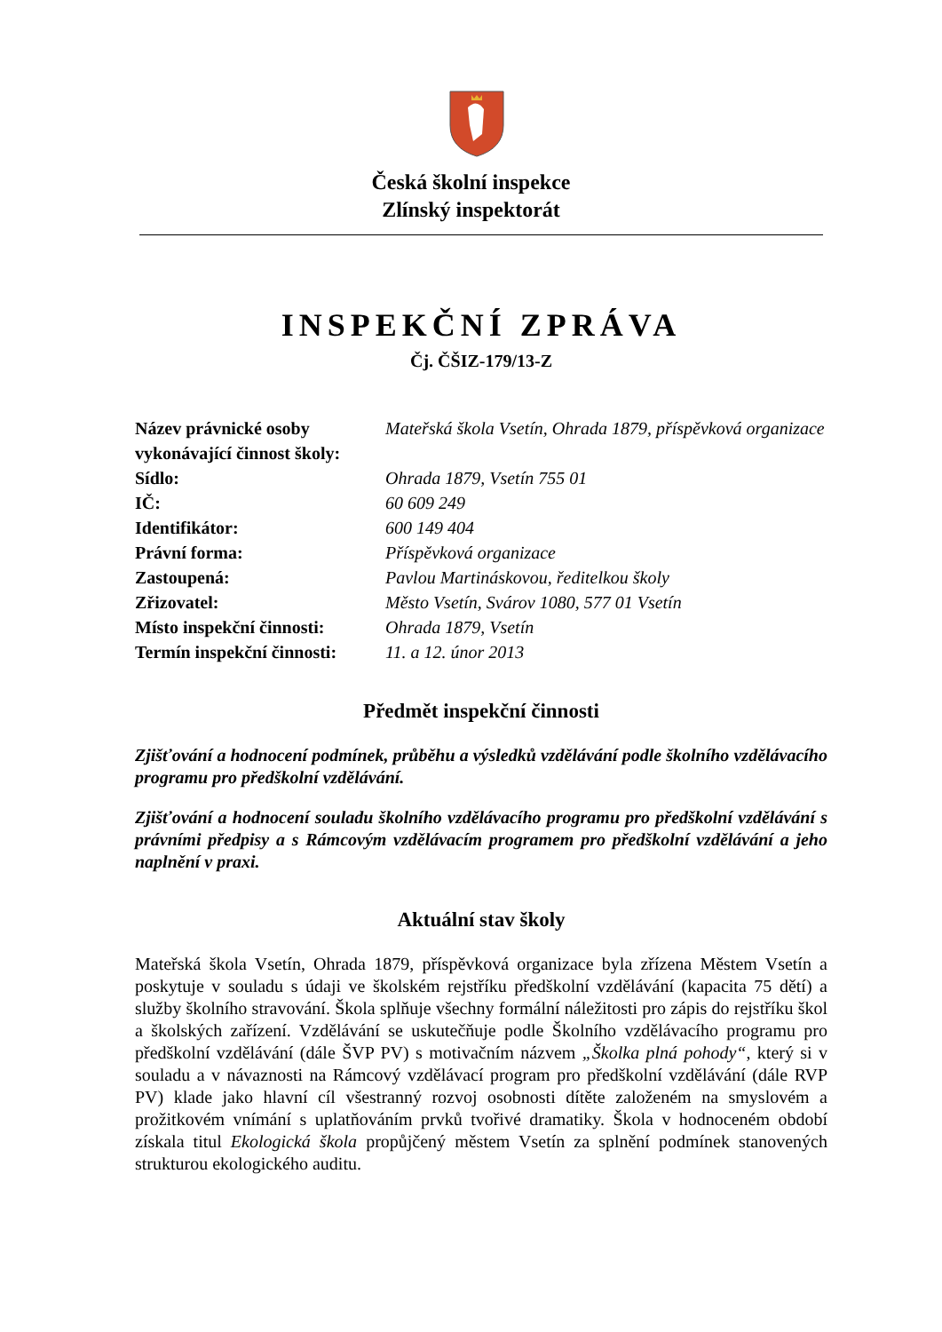Česká školní inspekce
Zlínský inspektorát
INSPEKČNÍ ZPRÁVA
Čj. ČŠIZ-179/13-Z
| Název právnické osoby vykonávající činnost školy: | Mateřská škola Vsetín, Ohrada 1879, příspěvková organizace |
| Sídlo: | Ohrada 1879, Vsetín 755 01 |
| IČ: | 60 609 249 |
| Identifikátor: | 600 149 404 |
| Právní forma: | Příspěvková organizace |
| Zastoupená: | Pavlou Martináskovou, ředitelkou školy |
| Zřizovatel: | Město Vsetín, Svárov 1080, 577 01 Vsetín |
| Místo inspekční činnosti: | Ohrada 1879, Vsetín |
| Termín inspekční činnosti: | 11. a 12. únor 2013 |
Předmět inspekční činnosti
Zjišťování a hodnocení podmínek, průběhu a výsledků vzdělávání podle školního vzdělávacího programu pro předškolní vzdělávání.
Zjišťování a hodnocení souladu školního vzdělávacího programu pro předškolní vzdělávání s právními předpisy a s Rámcovým vzdělávacím programem pro předškolní vzdělávání a jeho naplnění v praxi.
Aktuální stav školy
Mateřská škola Vsetín, Ohrada 1879, příspěvková organizace byla zřízena Městem Vsetín a poskytuje v souladu s údaji ve školském rejstříku předškolní vzdělávání (kapacita 75 dětí) a služby školního stravování. Škola splňuje všechny formální náležitosti pro zápis do rejstříku škol a školských zařízení. Vzdělávání se uskutečňuje podle Školního vzdělávacího programu pro předškolní vzdělávání (dále ŠVP PV) s motivačním názvem „Školka plná pohody“, který si v souladu a v návaznosti na Rámcový vzdělávací program pro předškolní vzdělávání (dále RVP PV) klade jako hlavní cíl všestranný rozvoj osobnosti dítěte založeném na smyslovém a prožitkovém vnímání s uplatňováním prvků tvořivé dramatiky. Škola v hodnoceném období získala titul Ekologická škola propůjčený městem Vsetín za splnění podmínek stanovených strukturou ekologického auditu.